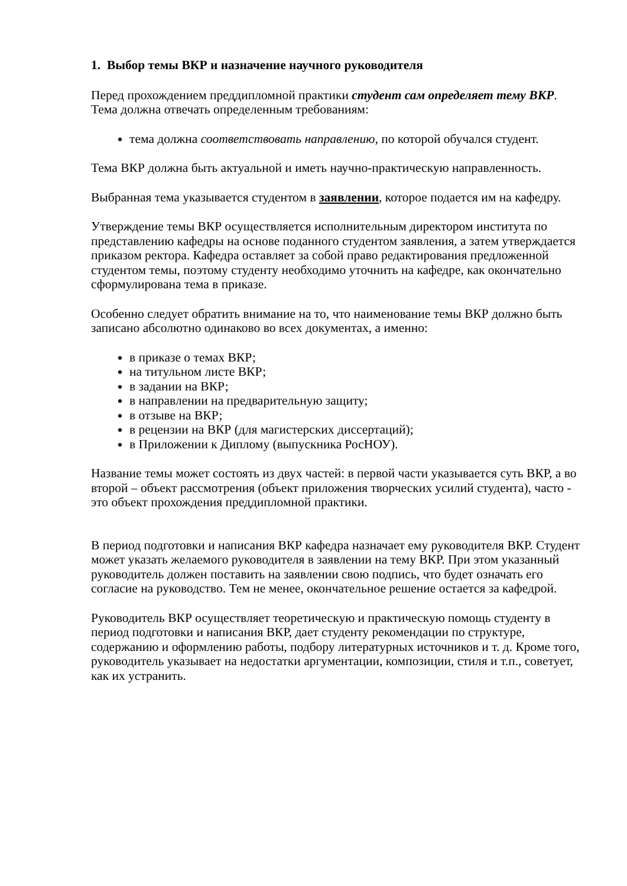1. Выбор темы ВКР и назначение научного руководителя
Перед прохождением преддипломной практики студент сам определяет тему ВКР. Тема должна отвечать определенным требованиям:
тема должна соответствовать направлению, по которой обучался студент.
Тема ВКР должна быть актуальной и иметь научно-практическую направленность.
Выбранная тема указывается студентом в заявлении, которое подается им на кафедру.
Утверждение темы ВКР осуществляется исполнительным директором института по представлению кафедры на основе поданного студентом заявления, а затем утверждается приказом ректора. Кафедра оставляет за собой право редактирования предложенной студентом темы, поэтому студенту необходимо уточнить на кафедре, как окончательно сформулирована тема в приказе.
Особенно следует обратить внимание на то, что наименование темы ВКР должно быть записано абсолютно одинаково во всех документах, а именно:
в приказе о темах ВКР;
на титульном листе ВКР;
в задании на ВКР;
в направлении на предварительную защиту;
в отзыве на ВКР;
в рецензии на ВКР (для магистерских диссертаций);
в Приложении к Диплому (выпускника РосНОУ).
Название темы может состоять из двух частей: в первой части указывается суть ВКР, а во второй – объект рассмотрения (объект приложения творческих усилий студента), часто - это объект прохождения преддипломной практики.
В период подготовки и написания ВКР кафедра назначает ему руководителя ВКР. Студент может указать желаемого руководителя в заявлении на тему ВКР. При этом указанный руководитель должен поставить на заявлении свою подпись, что будет означать его согласие на руководство. Тем не менее, окончательное решение остается за кафедрой.
Руководитель ВКР осуществляет теоретическую и практическую помощь студенту в период подготовки и написания ВКР, дает студенту рекомендации по структуре, содержанию и оформлению работы, подбору литературных источников и т. д. Кроме того, руководитель указывает на недостатки аргументации, композиции, стиля и т.п., советует, как их устранить.